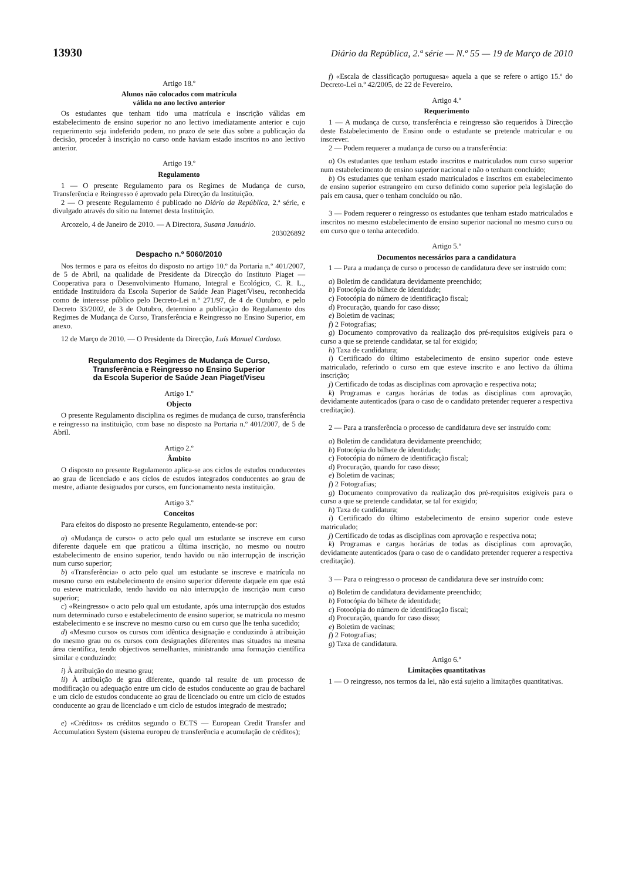13930 Diário da República, 2.ª série — N.º 55 — 19 de Março de 2010
Artigo 18.º
Alunos não colocados com matrícula
válida no ano lectivo anterior
Os estudantes que tenham tido uma matrícula e inscrição válidas em estabelecimento de ensino superior no ano lectivo imediatamente anterior e cujo requerimento seja indeferido podem, no prazo de sete dias sobre a publicação da decisão, proceder à inscrição no curso onde haviam estado inscritos no ano lectivo anterior.
Artigo 19.º
Regulamento
1 — O presente Regulamento para os Regimes de Mudança de curso, Transferência e Reingresso é aprovado pela Direcção da Instituição.
2 — O presente Regulamento é publicado no Diário da República, 2.ª série, e divulgado através do sítio na Internet desta Instituição.
Arcozelo, 4 de Janeiro de 2010. — A Directora, Susana Januário.
203026892
Despacho n.º 5060/2010
Nos termos e para os efeitos do disposto no artigo 10.º da Portaria n.º 401/2007, de 5 de Abril, na qualidade de Presidente da Direcção do Instituto Piaget — Cooperativa para o Desenvolvimento Humano, Integral e Ecológico, C. R. L., entidade Instituidora da Escola Superior de Saúde Jean Piaget/Viseu, reconhecida como de interesse público pelo Decreto-Lei n.º 271/97, de 4 de Outubro, e pelo Decreto 33/2002, de 3 de Outubro, determino a publicação do Regulamento dos Regimes de Mudança de Curso, Transferência e Reingresso no Ensino Superior, em anexo.
12 de Março de 2010. — O Presidente da Direcção, Luís Manuel Cardoso.
Regulamento dos Regimes de Mudança de Curso,
Transferência e Reingresso no Ensino Superior
da Escola Superior de Saúde Jean Piaget/Viseu
Artigo 1.º
Objecto
O presente Regulamento disciplina os regimes de mudança de curso, transferência e reingresso na instituição, com base no disposto na Portaria n.º 401/2007, de 5 de Abril.
Artigo 2.º
Âmbito
O disposto no presente Regulamento aplica-se aos ciclos de estudos conducentes ao grau de licenciado e aos ciclos de estudos integrados conducentes ao grau de mestre, adiante designados por cursos, em funcionamento nesta instituição.
Artigo 3.º
Conceitos
Para efeitos do disposto no presente Regulamento, entende-se por:
a) «Mudança de curso» o acto pelo qual um estudante se inscreve em curso diferente daquele em que praticou a última inscrição, no mesmo ou noutro estabelecimento de ensino superior, tendo havido ou não interrupção de inscrição num curso superior;
b) «Transferência» o acto pelo qual um estudante se inscreve e matrícula no mesmo curso em estabelecimento de ensino superior diferente daquele em que está ou esteve matriculado, tendo havido ou não interrupção de inscrição num curso superior;
c) «Reingresso» o acto pelo qual um estudante, após uma interrupção dos estudos num determinado curso e estabelecimento de ensino superior, se matricula no mesmo estabelecimento e se inscreve no mesmo curso ou em curso que lhe tenha sucedido;
d) «Mesmo curso» os cursos com idêntica designação e conduzindo à atribuição do mesmo grau ou os cursos com designações diferentes mas situados na mesma área científica, tendo objectivos semelhantes, ministrando uma formação científica similar e conduzindo:
i) À atribuição do mesmo grau;
ii) À atribuição de grau diferente, quando tal resulte de um processo de modificação ou adequação entre um ciclo de estudos conducente ao grau de bacharel e um ciclo de estudos conducente ao grau de licenciado ou entre um ciclo de estudos conducente ao grau de licenciado e um ciclo de estudos integrado de mestrado;
e) «Créditos» os créditos segundo o ECTS — European Credit Transfer and Accumulation System (sistema europeu de transferência e acumulação de créditos);
f) «Escala de classificação portuguesa» aquela a que se refere o artigo 15.º do Decreto-Lei n.º 42/2005, de 22 de Fevereiro.
Artigo 4.º
Requerimento
1 — A mudança de curso, transferência e reingresso são requeridos à Direcção deste Estabelecimento de Ensino onde o estudante se pretende matricular e ou inscrever.
2 — Podem requerer a mudança de curso ou a transferência:
a) Os estudantes que tenham estado inscritos e matriculados num curso superior num estabelecimento de ensino superior nacional e não o tenham concluído;
b) Os estudantes que tenham estado matriculados e inscritos em estabelecimento de ensino superior estrangeiro em curso definido como superior pela legislação do país em causa, quer o tenham concluído ou não.
3 — Podem requerer o reingresso os estudantes que tenham estado matriculados e inscritos no mesmo estabelecimento de ensino superior nacional no mesmo curso ou em curso que o tenha antecedido.
Artigo 5.º
Documentos necessários para a candidatura
1 — Para a mudança de curso o processo de candidatura deve ser instruído com:
a) Boletim de candidatura devidamente preenchido;
b) Fotocópia do bilhete de identidade;
c) Fotocópia do número de identificação fiscal;
d) Procuração, quando for caso disso;
e) Boletim de vacinas;
f) 2 Fotografias;
g) Documento comprovativo da realização dos pré-requisitos exigíveis para o curso a que se pretende candidatar, se tal for exigido;
h) Taxa de candidatura;
i) Certificado do último estabelecimento de ensino superior onde esteve matriculado, referindo o curso em que esteve inscrito e ano lectivo da última inscrição;
j) Certificado de todas as disciplinas com aprovação e respectiva nota;
k) Programas e cargas horárias de todas as disciplinas com aprovação, devidamente autenticados (para o caso de o candidato pretender requerer a respectiva creditação).
2 — Para a transferência o processo de candidatura deve ser instruído com:
a) Boletim de candidatura devidamente preenchido;
b) Fotocópia do bilhete de identidade;
c) Fotocópia do número de identificação fiscal;
d) Procuração, quando for caso disso;
e) Boletim de vacinas;
f) 2 Fotografias;
g) Documento comprovativo da realização dos pré-requisitos exigíveis para o curso a que se pretende candidatar, se tal for exigido;
h) Taxa de candidatura;
i) Certificado do último estabelecimento de ensino superior onde esteve matriculado;
j) Certificado de todas as disciplinas com aprovação e respectiva nota;
k) Programas e cargas horárias de todas as disciplinas com aprovação, devidamente autenticados (para o caso de o candidato pretender requerer a respectiva creditação).
3 — Para o reingresso o processo de candidatura deve ser instruído com:
a) Boletim de candidatura devidamente preenchido;
b) Fotocópia do bilhete de identidade;
c) Fotocópia do número de identificação fiscal;
d) Procuração, quando for caso disso;
e) Boletim de vacinas;
f) 2 Fotografias;
g) Taxa de candidatura.
Artigo 6.º
Limitações quantitativas
1 — O reingresso, nos termos da lei, não está sujeito a limitações quantitativas.